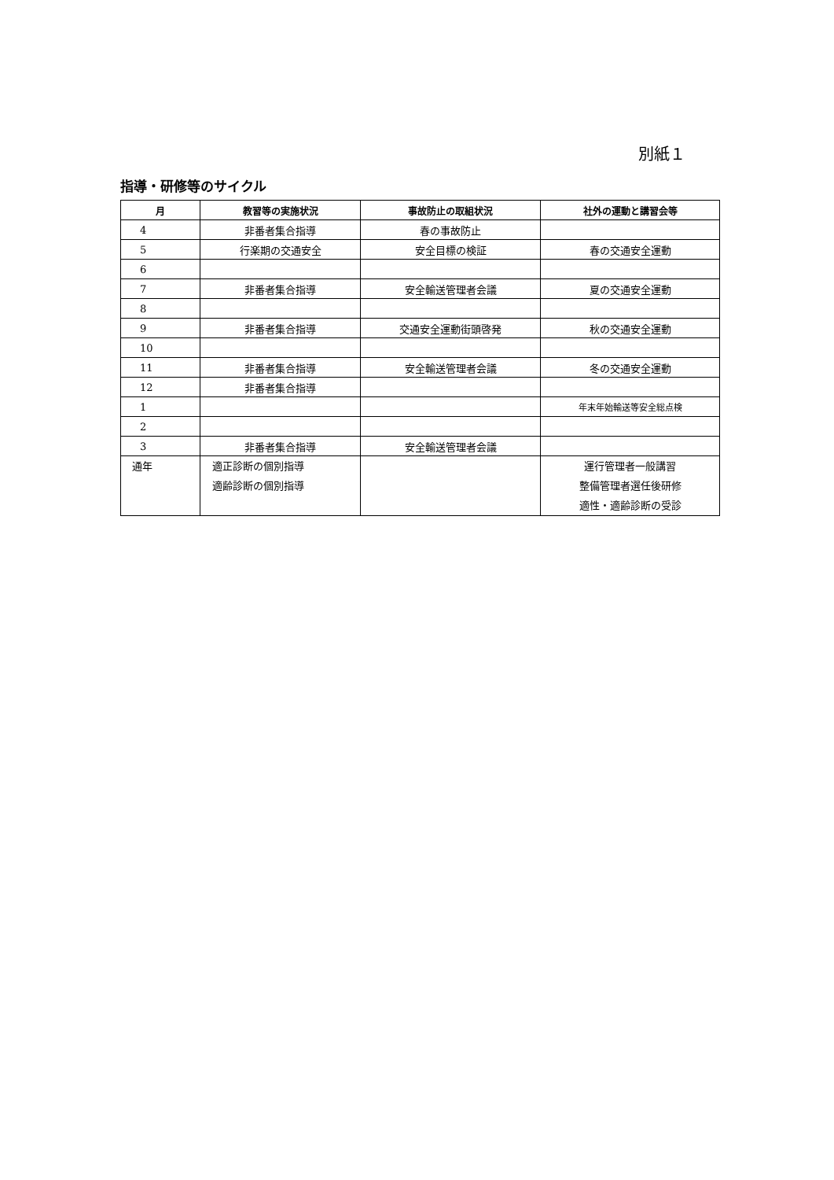別紙１
指導・研修等のサイクル
| 月 | 教習等の実施状況 | 事故防止の取組状況 | 社外の運動と講習会等 |
| --- | --- | --- | --- |
| 4 | 非番者集合指導 | 春の事故防止 | |
| 5 | 行楽期の交通安全 | 安全目標の検証 | 春の交通安全運動 |
| 6 | | | |
| 7 | 非番者集合指導 | 安全輸送管理者会議 | 夏の交通安全運動 |
| 8 | | | |
| 9 | 非番者集合指導 | 交通安全運動街頭啓発 | 秋の交通安全運動 |
| 10 | | | |
| 11 | 非番者集合指導 | 安全輸送管理者会議 | 冬の交通安全運動 |
| 12 | 非番者集合指導 | | |
| 1 | | | 年末年始輸送等安全総点検 |
| 2 | | | |
| 3 | 非番者集合指導 | 安全輸送管理者会議 | |
| 通年 | 適正診断の個別指導 適齢診断の個別指導 | | 運行管理者一般講習 整備管理者選任後研修 適性・適齢診断の受診 |